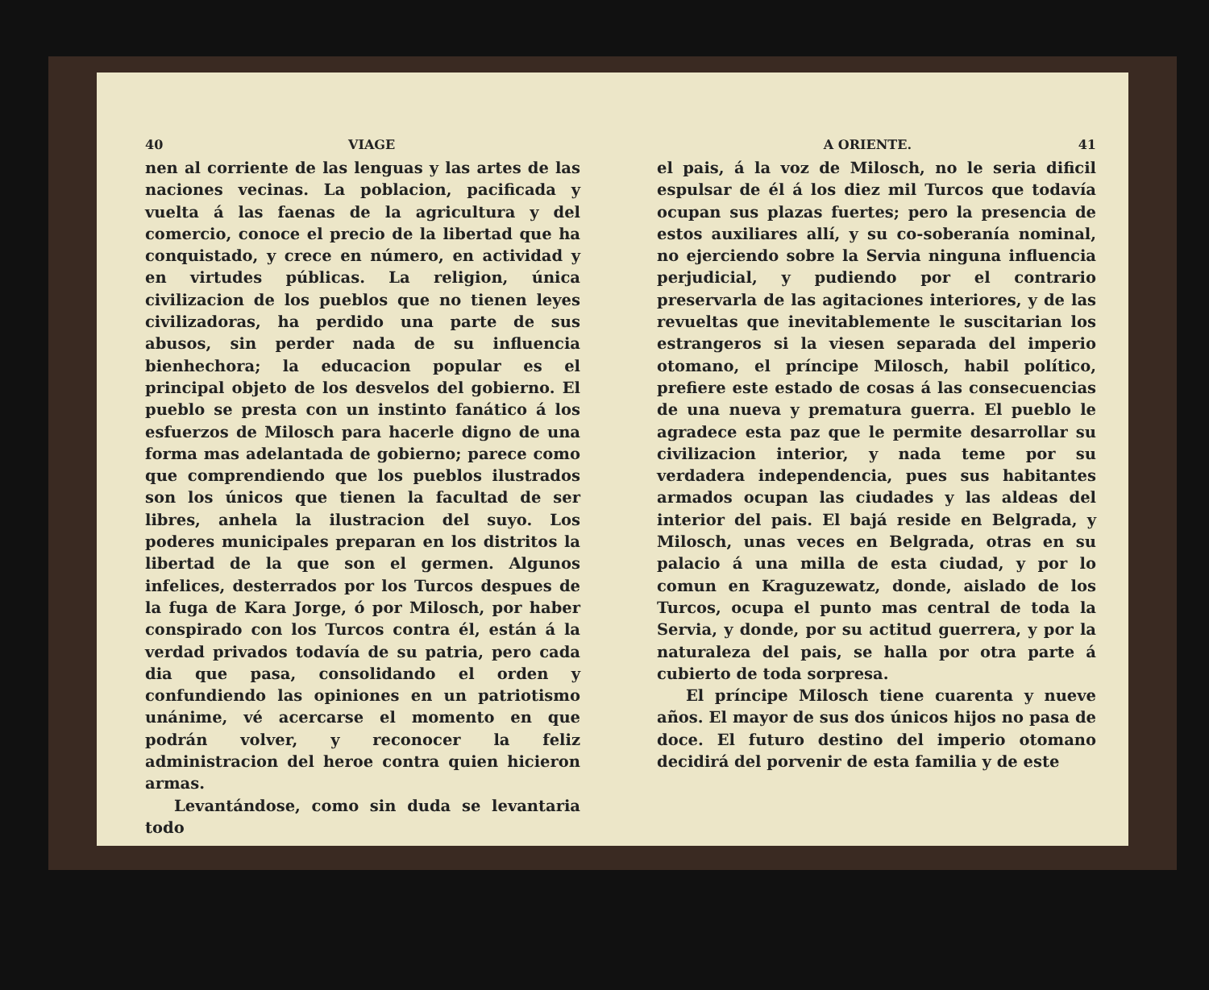40 VIAGE
nen al corriente de las lenguas y las artes de las naciones vecinas. La poblacion, pacificada y vuelta á las faenas de la agricultura y del comercio, conoce el precio de la libertad que ha conquistado, y crece en número, en actividad y en virtudes públicas. La religion, única civilizacion de los pueblos que no tienen leyes civilizadoras, ha perdido una parte de sus abusos, sin perder nada de su influencia bienhechora; la educacion popular es el principal objeto de los desvelos del gobierno. El pueblo se presta con un instinto fanático á los esfuerzos de Milosch para hacerle digno de una forma mas adelantada de gobierno; parece como que comprendiendo que los pueblos ilustrados son los únicos que tienen la facultad de ser libres, anhela la ilustracion del suyo. Los poderes municipales preparan en los distritos la libertad de la que son el germen. Algunos infelices, desterrados por los Turcos despues de la fuga de Kara Jorge, ó por Milosch, por haber conspirado con los Turcos contra él, están á la verdad privados todavía de su patria, pero cada dia que pasa, consolidando el orden y confundiendo las opiniones en un patriotismo unánime, vé acercarse el momento en que podrán volver, y reconocer la feliz administracion del heroe contra quien hicieron armas.
Levantándose, como sin duda se levantaria todo
A ORIENTE. 41
el pais, á la voz de Milosch, no le seria dificil espulsar de él á los diez mil Turcos que todavía ocupan sus plazas fuertes; pero la presencia de estos auxiliares allí, y su co-soberanía nominal, no ejerciendo sobre la Servia ninguna influencia perjudicial, y pudiendo por el contrario preservarla de las agitaciones interiores, y de las revueltas que inevitablemente le suscitarian los estrangeros si la viesen separada del imperio otomano, el príncipe Milosch, habil político, prefiere este estado de cosas á las consecuencias de una nueva y prematura guerra. El pueblo le agradece esta paz que le permite desarrollar su civilizacion interior, y nada teme por su verdadera independencia, pues sus habitantes armados ocupan las ciudades y las aldeas del interior del pais. El bajá reside en Belgrada, y Milosch, unas veces en Belgrada, otras en su palacio á una milla de esta ciudad, y por lo comun en Kraguzewatz, donde, aislado de los Turcos, ocupa el punto mas central de toda la Servia, y donde, por su actitud guerrera, y por la naturaleza del pais, se halla por otra parte á cubierto de toda sorpresa.
El príncipe Milosch tiene cuarenta y nueve años. El mayor de sus dos únicos hijos no pasa de doce. El futuro destino del imperio otomano decidirá del porvenir de esta familia y de este